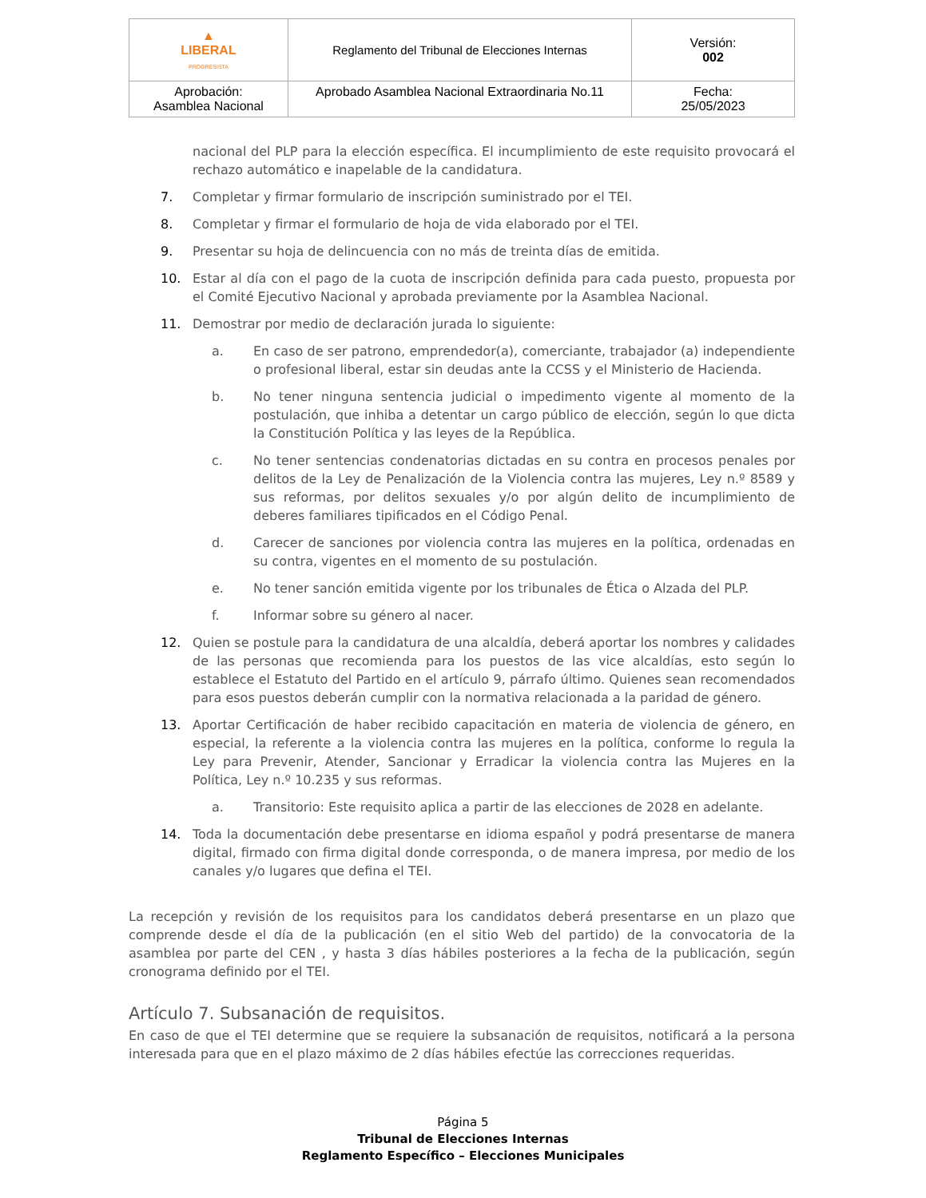| ▲ LIBERAL PROGRESISTA | Reglamento del Tribunal de Elecciones Internas | Versión: 002 |
| Aprobación: Asamblea Nacional | Aprobado Asamblea Nacional Extraordinaria No.11 | Fecha: 25/05/2023 |
nacional del PLP para la elección específica. El incumplimiento de este requisito provocará el rechazo automático e inapelable de la candidatura.
7. Completar y firmar formulario de inscripción suministrado por el TEI.
8. Completar y firmar el formulario de hoja de vida elaborado por el TEI.
9. Presentar su hoja de delincuencia con no más de treinta días de emitida.
10. Estar al día con el pago de la cuota de inscripción definida para cada puesto, propuesta por el Comité Ejecutivo Nacional y aprobada previamente por la Asamblea Nacional.
11. Demostrar por medio de declaración jurada lo siguiente:
a. En caso de ser patrono, emprendedor(a), comerciante, trabajador (a) independiente o profesional liberal, estar sin deudas ante la CCSS y el Ministerio de Hacienda.
b. No tener ninguna sentencia judicial o impedimento vigente al momento de la postulación, que inhiba a detentar un cargo público de elección, según lo que dicta la Constitución Política y las leyes de la República.
c. No tener sentencias condenatorias dictadas en su contra en procesos penales por delitos de la Ley de Penalización de la Violencia contra las mujeres, Ley n.º 8589 y sus reformas, por delitos sexuales y/o por algún delito de incumplimiento de deberes familiares tipificados en el Código Penal.
d. Carecer de sanciones por violencia contra las mujeres en la política, ordenadas en su contra, vigentes en el momento de su postulación.
e. No tener sanción emitida vigente por los tribunales de Ética o Alzada del PLP.
f. Informar sobre su género al nacer.
12. Quien se postule para la candidatura de una alcaldía, deberá aportar los nombres y calidades de las personas que recomienda para los puestos de las vice alcaldías, esto según lo establece el Estatuto del Partido en el artículo 9, párrafo último. Quienes sean recomendados para esos puestos deberán cumplir con la normativa relacionada a la paridad de género.
13. Aportar Certificación de haber recibido capacitación en materia de violencia de género, en especial, la referente a la violencia contra las mujeres en la política, conforme lo regula la Ley para Prevenir, Atender, Sancionar y Erradicar la violencia contra las Mujeres en la Política, Ley n.º 10.235 y sus reformas.
a. Transitorio: Este requisito aplica a partir de las elecciones de 2028 en adelante.
14. Toda la documentación debe presentarse en idioma español y podrá presentarse de manera digital, firmado con firma digital donde corresponda, o de manera impresa, por medio de los canales y/o lugares que defina el TEI.
La recepción y revisión de los requisitos para los candidatos deberá presentarse en un plazo que comprende desde el día de la publicación (en el sitio Web del partido) de la convocatoria de la asamblea por parte del CEN , y hasta 3 días hábiles posteriores a la fecha de la publicación, según cronograma definido por el TEI.
Artículo 7. Subsanación de requisitos.
En caso de que el TEI determine que se requiere la subsanación de requisitos, notificará a la persona interesada para que en el plazo máximo de 2 días hábiles efectúe las correcciones requeridas.
Página 5
Tribunal de Elecciones Internas
Reglamento Específico – Elecciones Municipales